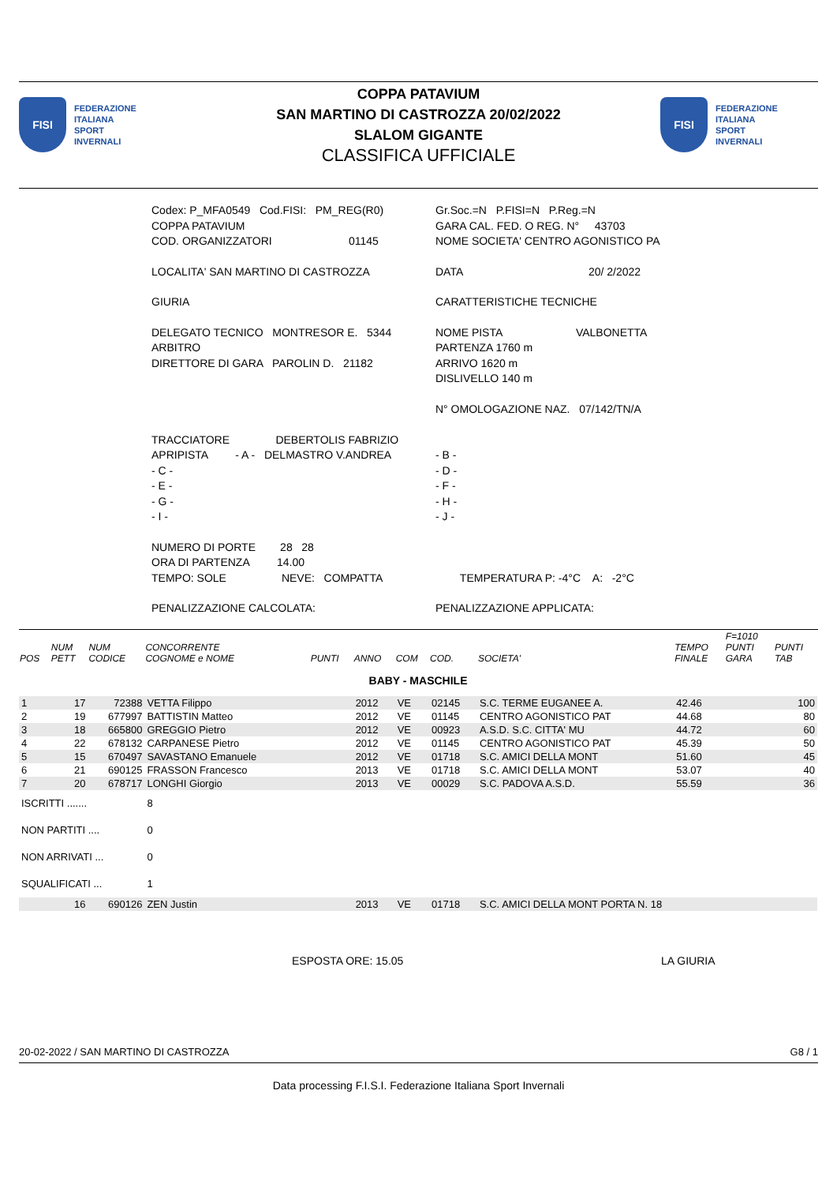FISI
FEDERAZIONE
ITALIANA
SPORT
INVERNALI
COPPA PATAVIUM
SAN MARTINO DI CASTROZZA 20/02/2022
SLALOM GIGANTE
CLASSIFICA UFFICIALE
FISI
FEDERAZIONE
ITALIANA
SPORT
INVERNALI
Codex: P_MFA0549 Cod.FISI: PM_REG(R0)
COPPA PATAVIUM
COD. ORGANIZZATORI 01145
Gr.Soc.=N P.FISI=N P.Reg.=N
GARA CAL. FED. O REG. N° 43703
NOME SOCIETA' CENTRO AGONISTICO PA
LOCALITA' SAN MARTINO DI CASTROZZA DATA 20/ 2/2022
GIURIA CARATTERISTICHE TECNICHE
DELEGATO TECNICO MONTRESOR E. 5344
ARBITRO
DIRETTORE DI GARA PAROLIN D. 21182
NOME PISTA VALBONETTA
PARTENZA 1760 m
ARRIVO 1620 m
DISLIVELLO 140 m
N° OMOLOGAZIONE NAZ. 07/142/TN/A
TRACCIATORE DEBERTOLIS FABRIZIO
APRIPISTA - A - DELMASTRO V.ANDREA
- C -
- E -
- G -
- I -
- B -
- D -
- F -
- H -
- J -
NUMERO DI PORTE 28 28
ORA DI PARTENZA 14.00
TEMPO: SOLE NEVE: COMPATTA
TEMPERATURA P: -4°C A: -2°C
PENALIZZAZIONE CALCOLATA: PENALIZZAZIONE APPLICATA:
| POS | NUM PETT | NUM CODICE | CONCORRENTE COGNOME e NOME | PUNTI | ANNO | COM | COD. | SOCIETA' | TEMPO FINALE | F=1010 PUNTI GARA | PUNTI TAB |
| --- | --- | --- | --- | --- | --- | --- | --- | --- | --- | --- | --- |
| BABY - MASCHILE | | | | | | | | | | | |
| 1 | 17 | 72388 | VETTA Filippo | | 2012 | VE | 02145 | S.C. TERME EUGANEE A. | 42.46 | | 100 |
| 2 | 19 | 677997 | BATTISTIN Matteo | | 2012 | VE | 01145 | CENTRO AGONISTICO PAT | 44.68 | | 80 |
| 3 | 18 | 665800 | GREGGIO Pietro | | 2012 | VE | 00923 | A.S.D. S.C. CITTA' MU | 44.72 | | 60 |
| 4 | 22 | 678132 | CARPANESE Pietro | | 2012 | VE | 01145 | CENTRO AGONISTICO PAT | 45.39 | | 50 |
| 5 | 15 | 670497 | SAVASTANO Emanuele | | 2012 | VE | 01718 | S.C. AMICI DELLA MONT | 51.60 | | 45 |
| 6 | 21 | 690125 | FRASSON Francesco | | 2013 | VE | 01718 | S.C. AMICI DELLA MONT | 53.07 | | 40 |
| 7 | 20 | 678717 | LONGHI Giorgio | | 2013 | VE | 00029 | S.C. PADOVA A.S.D. | 55.59 | | 36 |
| ISCRITTI ....... | | | 8 | | | | | | | | |
| NON PARTITI .... | | | 0 | | | | | | | | |
| NON ARRIVATI ... | | | 0 | | | | | | | | |
| SQUALIFICATI ... | | | 1 | | | | | | | | |
| | 16 | 690126 | ZEN Justin | | 2013 | VE | 01718 | S.C. AMICI DELLA MONT PORTA N. 18 | | | |
ESPOSTA ORE: 15.05 LA GIURIA
20-02-2022 / SAN MARTINO DI CASTROZZA G8 / 1
Data processing F.I.S.I. Federazione Italiana Sport Invernali